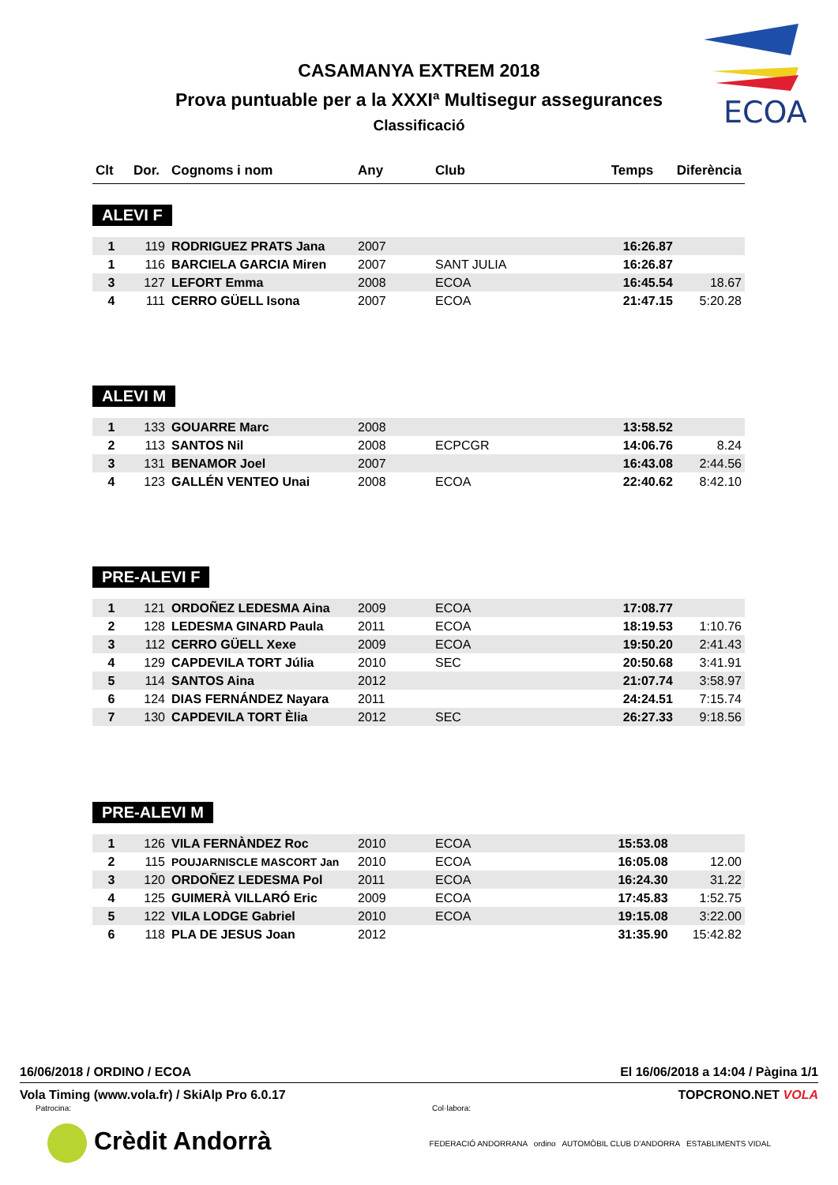ECOA
CASAMANYA EXTREM 2018
Prova puntuable per a la XXXIª Multisegur assegurances
Classificació
| Clt | Dor. | Cognoms i nom | Any | Club | Temps | Diferència |
| --- | --- | --- | --- | --- | --- | --- |
ALEVI F
| 1 | 119 | RODRIGUEZ PRATS Jana | 2007 | | 16:26.87 | |
| 1 | 116 | BARCIELA GARCIA Miren | 2007 | SANT JULIA | 16:26.87 | |
| 3 | 127 | LEFORT Emma | 2008 | ECOA | 16:45.54 | 18.67 |
| 4 | 111 | CERRO GÜELL Isona | 2007 | ECOA | 21:47.15 | 5:20.28 |
ALEVI M
| 1 | 133 | GOUARRE Marc | 2008 | | 13:58.52 | |
| 2 | 113 | SANTOS Nil | 2008 | ECPCGR | 14:06.76 | 8.24 |
| 3 | 131 | BENAMOR Joel | 2007 | | 16:43.08 | 2:44.56 |
| 4 | 123 | GALLÉN VENTEO Unai | 2008 | ECOA | 22:40.62 | 8:42.10 |
PRE-ALEVI F
| 1 | 121 | ORDOÑEZ LEDESMA Aina | 2009 | ECOA | 17:08.77 | |
| 2 | 128 | LEDESMA GINARD Paula | 2011 | ECOA | 18:19.53 | 1:10.76 |
| 3 | 112 | CERRO GÜELL Xexe | 2009 | ECOA | 19:50.20 | 2:41.43 |
| 4 | 129 | CAPDEVILA TORT Júlia | 2010 | SEC | 20:50.68 | 3:41.91 |
| 5 | 114 | SANTOS Aina | 2012 | | 21:07.74 | 3:58.97 |
| 6 | 124 | DIAS FERNÁNDEZ Nayara | 2011 | | 24:24.51 | 7:15.74 |
| 7 | 130 | CAPDEVILA TORT Èlia | 2012 | SEC | 26:27.33 | 9:18.56 |
PRE-ALEVI M
| 1 | 126 | VILA FERNÀNDEZ Roc | 2010 | ECOA | 15:53.08 | |
| 2 | 115 | POUJARNISCLE MASCORT Jan | 2010 | ECOA | 16:05.08 | 12.00 |
| 3 | 120 | ORDOÑEZ LEDESMA Pol | 2011 | ECOA | 16:24.30 | 31.22 |
| 4 | 125 | GUIMERÀ VILLARÓ Eric | 2009 | ECOA | 17:45.83 | 1:52.75 |
| 5 | 122 | VILA LODGE Gabriel | 2010 | ECOA | 19:15.08 | 3:22.00 |
| 6 | 118 | PLA DE JESUS Joan | 2012 | | 31:35.90 | 15:42.82 |
16/06/2018 / ORDINO / ECOA El 16/06/2018 a 14:04 / Pàgina 1/1
Vola Timing (www.vola.fr) / SkiAlp Pro 6.0.17 TOPCRONO.NET VOLA
Patrocina: Col·labora:
Crèdit Andorrà FEDERACIÓ ANDORRANA ordino AUTOMÒBIL CLUB D'ANDORRA ESTABLIMENTS VIDAL